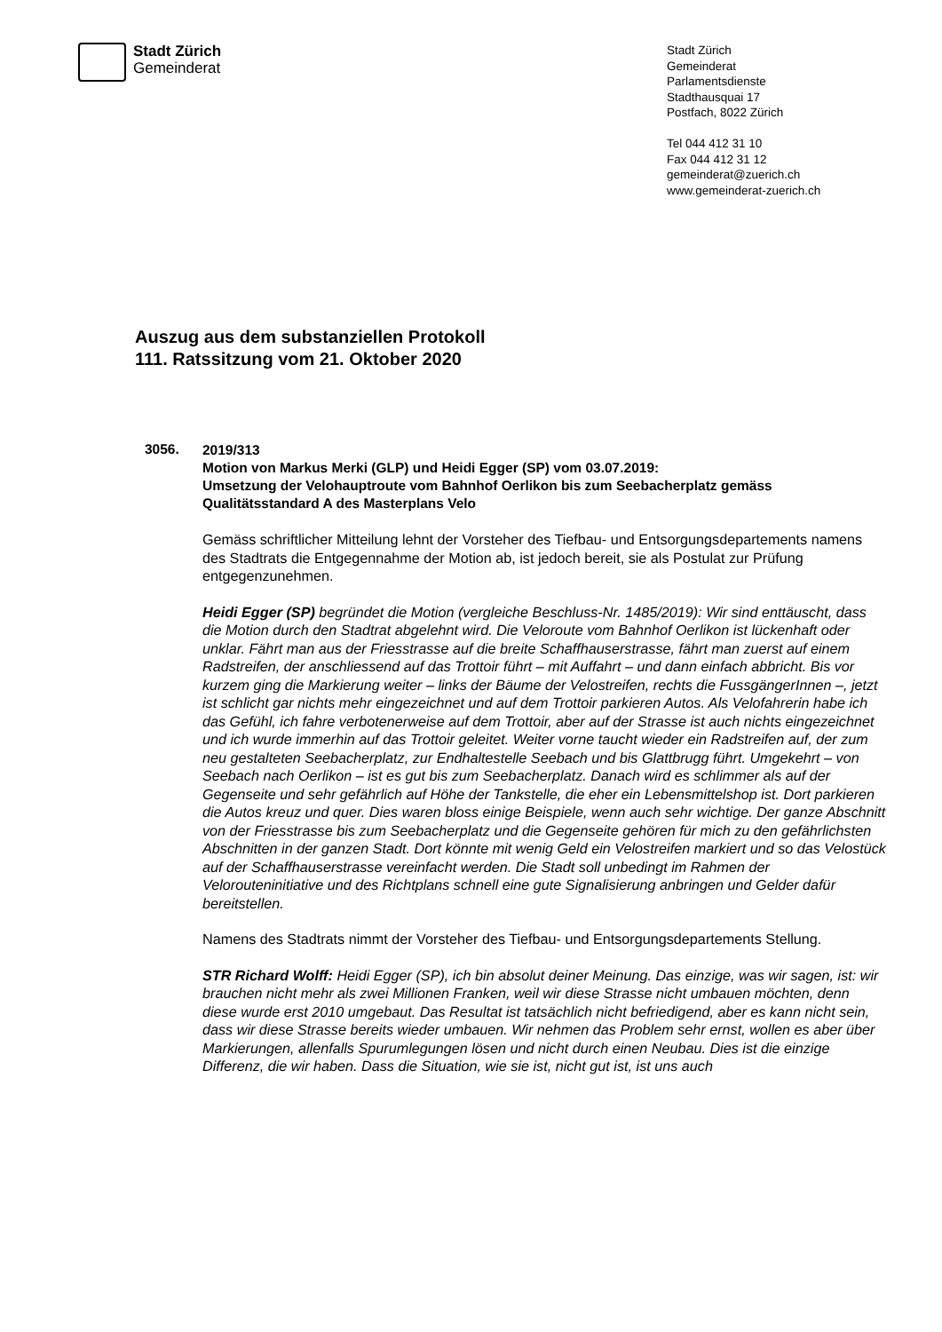Stadt Zürich
Gemeinderat
Stadt Zürich
Gemeinderat
Parlamentsdienste
Stadthausquai 17
Postfach, 8022 Zürich
Tel 044 412 31 10
Fax 044 412 31 12
gemeinderat@zuerich.ch
www.gemeinderat-zuerich.ch
Auszug aus dem substanziellen Protokoll
111. Ratssitzung vom 21. Oktober 2020
3056.
2019/313
Motion von Markus Merki (GLP) und Heidi Egger (SP) vom 03.07.2019:
Umsetzung der Velohauptroute vom Bahnhof Oerlikon bis zum Seebacherplatz gemäss Qualitätsstandard A des Masterplans Velo
Gemäss schriftlicher Mitteilung lehnt der Vorsteher des Tiefbau- und Entsorgungsdepartements namens des Stadtrats die Entgegennahme der Motion ab, ist jedoch bereit, sie als Postulat zur Prüfung entgegenzunehmen.
Heidi Egger (SP) begründet die Motion (vergleiche Beschluss-Nr. 1485/2019): Wir sind enttäuscht, dass die Motion durch den Stadtrat abgelehnt wird. Die Veloroute vom Bahnhof Oerlikon ist lückenhaft oder unklar. Fährt man aus der Friesstrasse auf die breite Schaffhauserstrasse, fährt man zuerst auf einem Radstreifen, der anschliessend auf das Trottoir führt – mit Auffahrt – und dann einfach abbricht. Bis vor kurzem ging die Markierung weiter – links der Bäume der Velostreifen, rechts die FussgängerInnen –, jetzt ist schlicht gar nichts mehr eingezeichnet und auf dem Trottoir parkieren Autos. Als Velofahrerin habe ich das Gefühl, ich fahre verbotenerweise auf dem Trottoir, aber auf der Strasse ist auch nichts eingezeichnet und ich wurde immerhin auf das Trottoir geleitet. Weiter vorne taucht wieder ein Radstreifen auf, der zum neu gestalteten Seebacherplatz, zur Endhaltestelle Seebach und bis Glattbrugg führt. Umgekehrt – von Seebach nach Oerlikon – ist es gut bis zum Seebacherplatz. Danach wird es schlimmer als auf der Gegenseite und sehr gefährlich auf Höhe der Tankstelle, die eher ein Lebensmittelshop ist. Dort parkieren die Autos kreuz und quer. Dies waren bloss einige Beispiele, wenn auch sehr wichtige. Der ganze Abschnitt von der Friesstrasse bis zum Seebacherplatz und die Gegenseite gehören für mich zu den gefährlichsten Abschnitten in der ganzen Stadt. Dort könnte mit wenig Geld ein Velostreifen markiert und so das Velostück auf der Schaffhauserstrasse vereinfacht werden. Die Stadt soll unbedingt im Rahmen der Velorouteninitiative und des Richtplans schnell eine gute Signalisierung anbringen und Gelder dafür bereitstellen.
Namens des Stadtrats nimmt der Vorsteher des Tiefbau- und Entsorgungsdepartements Stellung.
STR Richard Wolff: Heidi Egger (SP), ich bin absolut deiner Meinung. Das einzige, was wir sagen, ist: wir brauchen nicht mehr als zwei Millionen Franken, weil wir diese Strasse nicht umbauen möchten, denn diese wurde erst 2010 umgebaut. Das Resultat ist tatsächlich nicht befriedigend, aber es kann nicht sein, dass wir diese Strasse bereits wieder umbauen. Wir nehmen das Problem sehr ernst, wollen es aber über Markierungen, allenfalls Spurumlegungen lösen und nicht durch einen Neubau. Dies ist die einzige Differenz, die wir haben. Dass die Situation, wie sie ist, nicht gut ist, ist uns auch